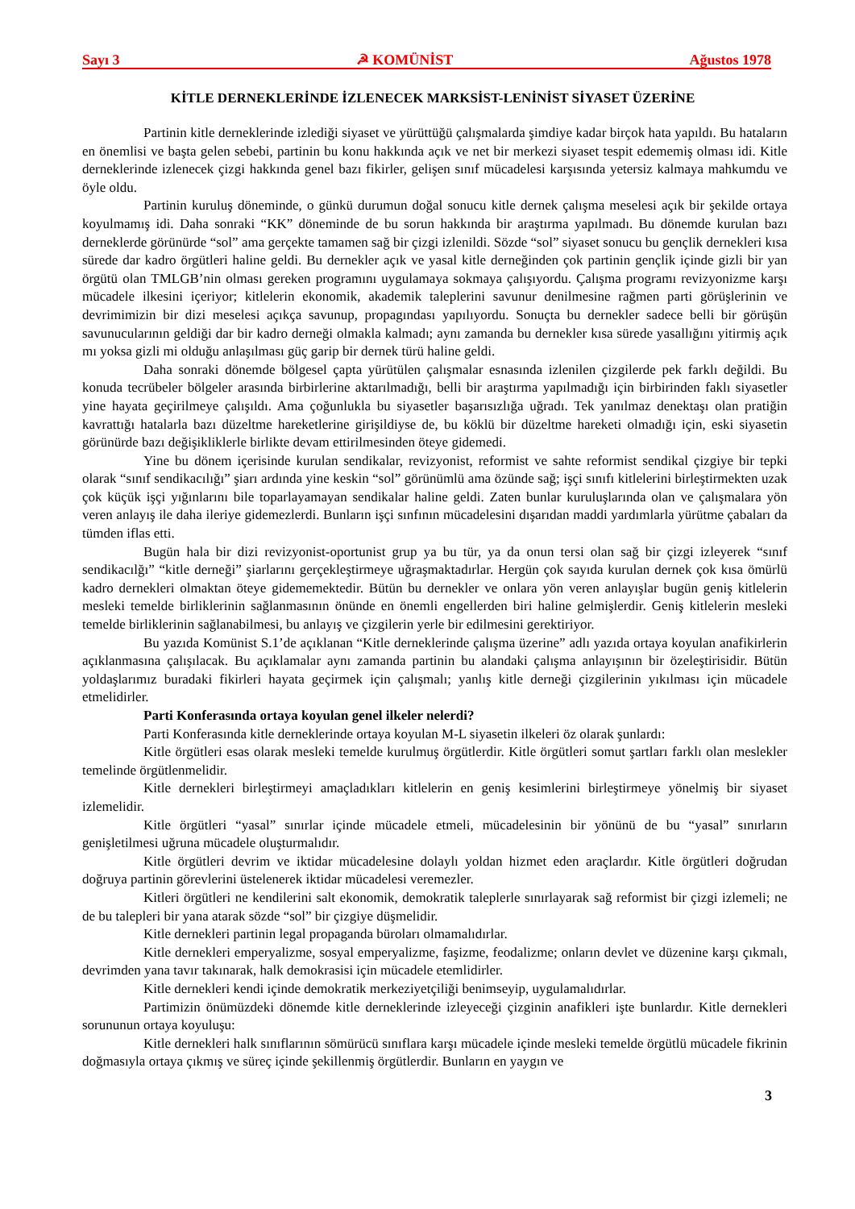Sayı 3 ☭ KOMÜNİST Ağustos 1978
KİTLE DERNEKLERİNDE İZLENECEK MARKSİST-LENİNİST SİYASET ÜZERİNE
Partinin kitle derneklerinde izlediği siyaset ve yürüttüğü çalışmalarda şimdiye kadar birçok hata yapıldı. Bu hataların en önemlisi ve başta gelen sebebi, partinin bu konu hakkında açık ve net bir merkezi siyaset tespit edememiş olması idi. Kitle derneklerinde izlenecek çizgi hakkında genel bazı fikirler, gelişen sınıf mücadelesi karşısında yetersiz kalmaya mahkumdu ve öyle oldu.
Partinin kuruluş döneminde, o günkü durumun doğal sonucu kitle dernek çalışma meselesi açık bir şekilde ortaya koyulmamış idi. Daha sonraki “KK” döneminde de bu sorun hakkında bir araştırma yapılmadı. Bu dönemde kurulan bazı derneklerde görünürde “sol” ama gerçekte tamamen sağ bir çizgi izlenildi. Sözde “sol” siyaset sonucu bu gençlik dernekleri kısa sürede dar kadro örgütleri haline geldi. Bu dernekler açık ve yasal kitle derneğinden çok partinin gençlik içinde gizli bir yan örgütü olan TMLGB’nin olması gereken programını uygulamaya sokmaya çalışıyordu. Çalışma programı revizyonizme karşı mücadele ilkesini içeriyor; kitlelerin ekonomik, akademik taleplerini savunur denilmesine rağmen parti görüşlerinin ve devrimimizin bir dizi meselesi açıkça savunup, propagındası yapılıyordu. Sonuçta bu dernekler sadece belli bir görüşün savunucularının geldiği dar bir kadro derneği olmakla kalmadı; aynı zamanda bu dernekler kısa sürede yasallığını yitirmiş açık mı yoksa gizli mi olduğu anlaşılması güç garip bir dernek türü haline geldi.
Daha sonraki dönemde bölgesel çapta yürütülen çalışmalar esnasında izlenilen çizgilerde pek farklı değildi. Bu konuda tecrübeler bölgeler arasında birbirlerine aktarılmadığı, belli bir araştırma yapılmadığı için birbirinden faklı siyasetler yine hayata geçirilmeye çalışıldı. Ama çoğunlukla bu siyasetler başarısızlığa uğradı. Tek yanılmaz denektaşı olan pratiğin kavrattığı hatalarla bazı düzeltme hareketlerine girişildiyse de, bu köklü bir düzeltme hareketi olmadığı için, eski siyasetin görünürde bazı değişikliklerle birlikte devam ettirilmesinden öteye gidemedi.
Yine bu dönem içerisinde kurulan sendikalar, revizyonist, reformist ve sahte reformist sendikal çizgiye bir tepki olarak “sınıf sendikacılığı” şiarı ardında yine keskin “sol” görünümlü ama özünde sağ; işçi sınıfı kitlelerini birleştirmekten uzak çok küçük işçi yığınlarını bile toparlayamayan sendikalar haline geldi. Zaten bunlar kuruluşlarında olan ve çalışmalara yön veren anlayış ile daha ileriye gidemezlerdi. Bunların işçi sınfının mücadelesini dışarıdan maddi yardımlarla yürütme çabaları da tümden iflas etti.
Bugün hala bir dizi revizyonist-oportunist grup ya bu tür, ya da onun tersi olan sağ bir çizgi izleyerek “sınıf sendikacılğı” “kitle derneği” şiarlarını gerçekleştirmeye uğraşmaktadırlar. Hergün çok sayıda kurulan dernek çok kısa ömürlü kadro dernekleri olmaktan öteye gidememektedir. Bütün bu dernekler ve onlara yön veren anlayışlar bugün geniş kitlelerin mesleki temelde birliklerinin sağlanmasının önünde en önemli engellerden biri haline gelmişlerdir. Geniş kitlelerin mesleki temelde birliklerinin sağlanabilmesi, bu anlayış ve çizgilerin yerle bir edilmesini gerektiriyor.
Bu yazıda Komünist S.1’de açıklanan “Kitle derneklerinde çalışma üzerine” adlı yazıda ortaya koyulan anafikirlerin açıklanmasına çalışılacak. Bu açıklamalar aynı zamanda partinin bu alandaki çalışma anlayışının bir özeleştirisidir. Bütün yoldaşlarımız buradaki fikirleri hayata geçirmek için çalışmalı; yanlış kitle derneği çizgilerinin yıkılması için mücadele etmelidirler.
Parti Konferasında ortaya koyulan genel ilkeler nelerdi?
Parti Konferasında kitle derneklerinde ortaya koyulan M-L siyasetin ilkeleri öz olarak şunlardı:
Kitle örgütleri esas olarak mesleki temelde kurulmuş örgütlerdir. Kitle örgütleri somut şartları farklı olan meslekler temelinde örgütlenmelidir.
Kitle dernekleri birleştirmeyi amaçladıkları kitlelerin en geniş kesimlerini birleştirmeye yönelmiş bir siyaset izlemelidir.
Kitle örgütleri “yasal” sınırlar içinde mücadele etmeli, mücadelesinin bir yönünü de bu “yasal” sınırların genişletilmesi uğruna mücadele oluşturmalıdır.
Kitle örgütleri devrim ve iktidar mücadelesine dolaylı yoldan hizmet eden araçlardır. Kitle örgütleri doğrudan doğruya partinin görevlerini üstelenerek iktidar mücadelesi veremezler.
Kitleri örgütleri ne kendilerini salt ekonomik, demokratik taleplerle sınırlayarak sağ reformist bir çizgi izlemeli; ne de bu talepleri bir yana atarak sözde “sol” bir çizgiye düşmelidir.
Kitle dernekleri partinin legal propaganda büroları olmamalıdırlar.
Kitle dernekleri emperyalizme, sosyal emperyalizme, faşizme, feodalizme; onların devlet ve düzenine karşı çıkmalı, devrimden yana tavır takınarak, halk demokrasisi için mücadele etemlidirler.
Kitle dernekleri kendi içinde demokratik merkeziyetçiliği benimseyip, uygulamalıdırlar.
Partimizin önümüzdeki dönemde kitle derneklerinde izleyeceği çizginin anafikleri işte bunlardır. Kitle dernekleri sorununun ortaya koyuluşu:
Kitle dernekleri halk sınıflarının sömürücü sınıflara karşı mücadele içinde mesleki temelde örgütlü mücadele fikrinin doğmasıyla ortaya çıkmış ve süreç içinde şekillenmiş örgütlerdir. Bunların en yaygın ve
3